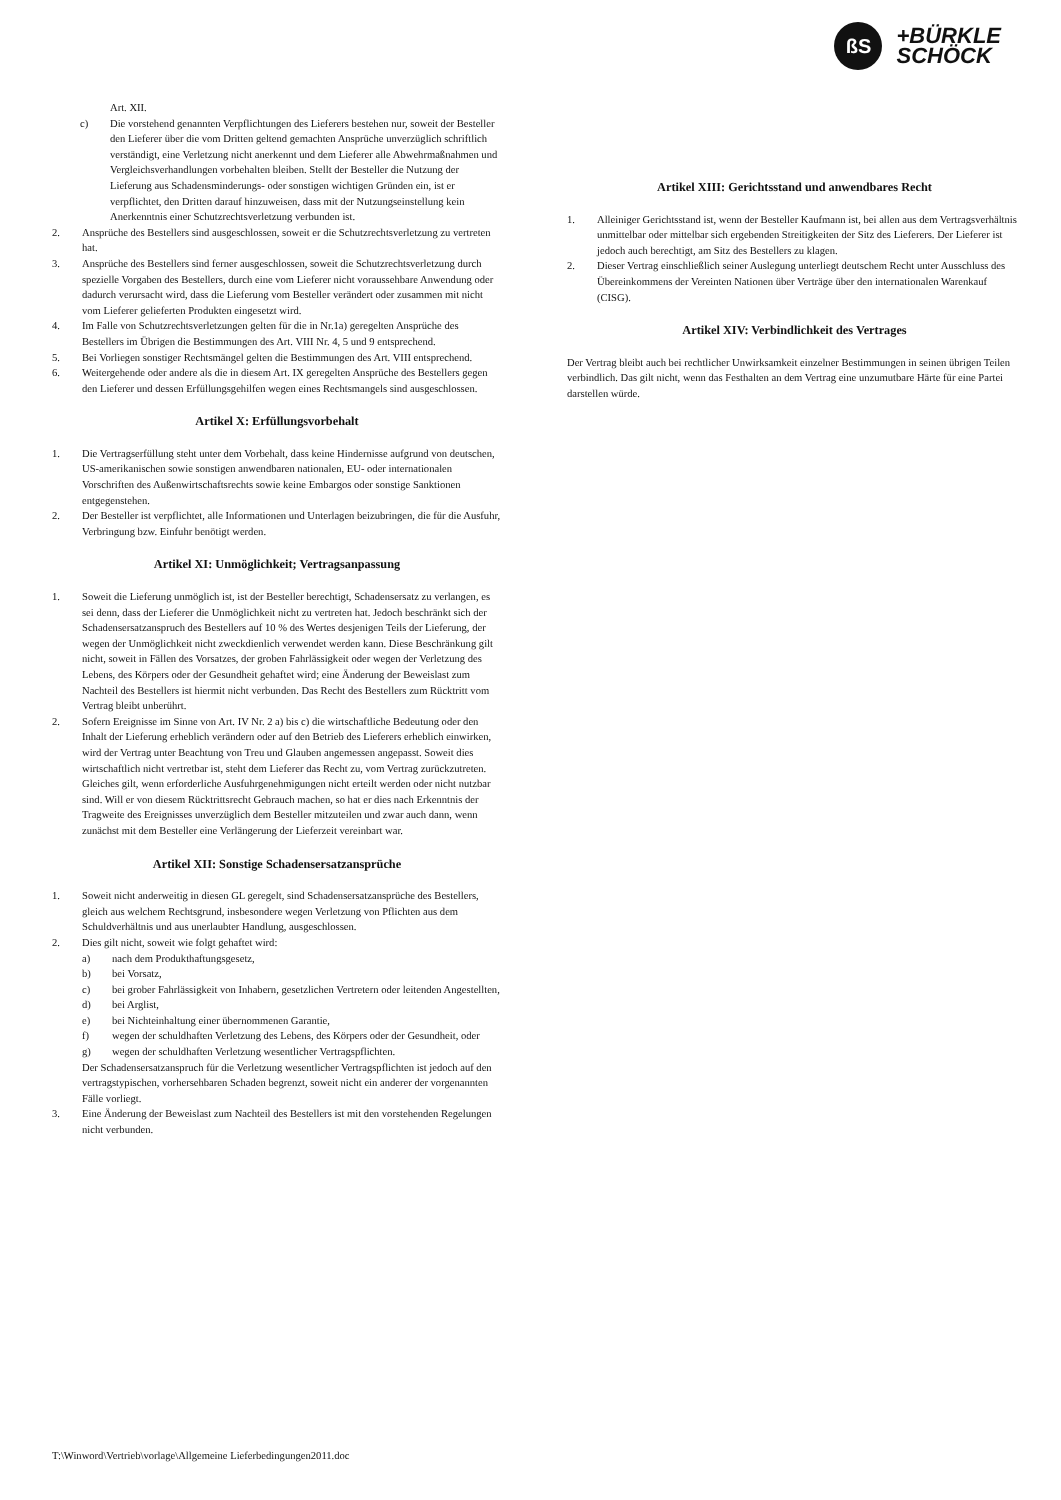ßS
+BÜRKLE
SCHÖCK
Art. XII.
c) Die vorstehend genannten Verpflichtungen des Lieferers bestehen nur, soweit der Besteller den Lieferer über die vom Dritten geltend gemachten Ansprüche unverzüglich schriftlich verständigt, eine Verletzung nicht anerkennt und dem Lieferer alle Abwehrmaßnahmen und Vergleichsverhandlungen vorbehalten bleiben. Stellt der Besteller die Nutzung der Lieferung aus Schadensminderungs- oder sonstigen wichtigen Gründen ein, ist er verpflichtet, den Dritten darauf hinzuweisen, dass mit der Nutzungseinstellung kein Anerkenntnis einer Schutzrechtsverletzung verbunden ist.
2. Ansprüche des Bestellers sind ausgeschlossen, soweit er die Schutzrechtsverletzung zu vertreten hat.
3. Ansprüche des Bestellers sind ferner ausgeschlossen, soweit die Schutzrechtsverletzung durch spezielle Vorgaben des Bestellers, durch eine vom Lieferer nicht voraussehbare Anwendung oder dadurch verursacht wird, dass die Lieferung vom Besteller verändert oder zusammen mit nicht vom Lieferer gelieferten Produkten eingesetzt wird.
4. Im Falle von Schutzrechtsverletzungen gelten für die in Nr.1a) geregelten Ansprüche des Bestellers im Übrigen die Bestimmungen des Art. VIII Nr. 4, 5 und 9 entsprechend.
5. Bei Vorliegen sonstiger Rechtsmängel gelten die Bestimmungen des Art. VIII entsprechend.
6. Weitergehende oder andere als die in diesem Art. IX geregelten Ansprüche des Bestellers gegen den Lieferer und dessen Erfüllungsgehilfen wegen eines Rechtsmangels sind ausgeschlossen.
Artikel X: Erfüllungsvorbehalt
1. Die Vertragserfüllung steht unter dem Vorbehalt, dass keine Hindernisse aufgrund von deutschen, US-amerikanischen sowie sonstigen anwendbaren nationalen, EU- oder internationalen Vorschriften des Außenwirtschaftsrechts sowie keine Embargos oder sonstige Sanktionen entgegenstehen.
2. Der Besteller ist verpflichtet, alle Informationen und Unterlagen beizubringen, die für die Ausfuhr, Verbringung bzw. Einfuhr benötigt werden.
Artikel XI: Unmöglichkeit; Vertragsanpassung
1. Soweit die Lieferung unmöglich ist, ist der Besteller berechtigt, Schadensersatz zu verlangen, es sei denn, dass der Lieferer die Unmöglichkeit nicht zu vertreten hat. Jedoch beschränkt sich der Schadensersatzanspruch des Bestellers auf 10 % des Wertes desjenigen Teils der Lieferung, der wegen der Unmöglichkeit nicht zweckdienlich verwendet werden kann. Diese Beschränkung gilt nicht, soweit in Fällen des Vorsatzes, der groben Fahrlässigkeit oder wegen der Verletzung des Lebens, des Körpers oder der Gesundheit gehaftet wird; eine Änderung der Beweislast zum Nachteil des Bestellers ist hiermit nicht verbunden. Das Recht des Bestellers zum Rücktritt vom Vertrag bleibt unberührt.
2. Sofern Ereignisse im Sinne von Art. IV Nr. 2 a) bis c) die wirtschaftliche Bedeutung oder den Inhalt der Lieferung erheblich verändern oder auf den Betrieb des Lieferers erheblich einwirken, wird der Vertrag unter Beachtung von Treu und Glauben angemessen angepasst. Soweit dies wirtschaftlich nicht vertretbar ist, steht dem Lieferer das Recht zu, vom Vertrag zurückzutreten. Gleiches gilt, wenn erforderliche Ausfuhrgenehmigungen nicht erteilt werden oder nicht nutzbar sind. Will er von diesem Rücktrittsrecht Gebrauch machen, so hat er dies nach Erkenntnis der Tragweite des Ereignisses unverzüglich dem Besteller mitzuteilen und zwar auch dann, wenn zunächst mit dem Besteller eine Verlängerung der Lieferzeit vereinbart war.
Artikel XII: Sonstige Schadensersatzansprüche
1. Soweit nicht anderweitig in diesen GL geregelt, sind Schadensersatzansprüche des Bestellers, gleich aus welchem Rechtsgrund, insbesondere wegen Verletzung von Pflichten aus dem Schuldverhältnis und aus unerlaubter Handlung, ausgeschlossen.
2. Dies gilt nicht, soweit wie folgt gehaftet wird:
a) nach dem Produkthaftungsgesetz,
b) bei Vorsatz,
c) bei grober Fahrlässigkeit von Inhabern, gesetzlichen Vertretern oder leitenden Angestellten,
d) bei Arglist,
e) bei Nichteinhaltung einer übernommenen Garantie,
f) wegen der schuldhaften Verletzung des Lebens, des Körpers oder der Gesundheit, oder
g) wegen der schuldhaften Verletzung wesentlicher Vertragspflichten.
Der Schadensersatzanspruch für die Verletzung wesentlicher Vertragspflichten ist jedoch auf den vertragstypischen, vorhersehbaren Schaden begrenzt, soweit nicht ein anderer der vorgenannten Fälle vorliegt.
3. Eine Änderung der Beweislast zum Nachteil des Bestellers ist mit den vorstehenden Regelungen nicht verbunden.
Artikel XIII: Gerichtsstand und anwendbares Recht
1. Alleiniger Gerichtsstand ist, wenn der Besteller Kaufmann ist, bei allen aus dem Vertragsverhältnis unmittelbar oder mittelbar sich ergebenden Streitigkeiten der Sitz des Lieferers. Der Lieferer ist jedoch auch berechtigt, am Sitz des Bestellers zu klagen.
2. Dieser Vertrag einschließlich seiner Auslegung unterliegt deutschem Recht unter Ausschluss des Übereinkommens der Vereinten Nationen über Verträge über den internationalen Warenkauf (CISG).
Artikel XIV: Verbindlichkeit des Vertrages
Der Vertrag bleibt auch bei rechtlicher Unwirksamkeit einzelner Bestimmungen in seinen übrigen Teilen verbindlich. Das gilt nicht, wenn das Festhalten an dem Vertrag eine unzumutbare Härte für eine Partei darstellen würde.
T:\Winword\Vertrieb\vorlage\Allgemeine Lieferbedingungen2011.doc